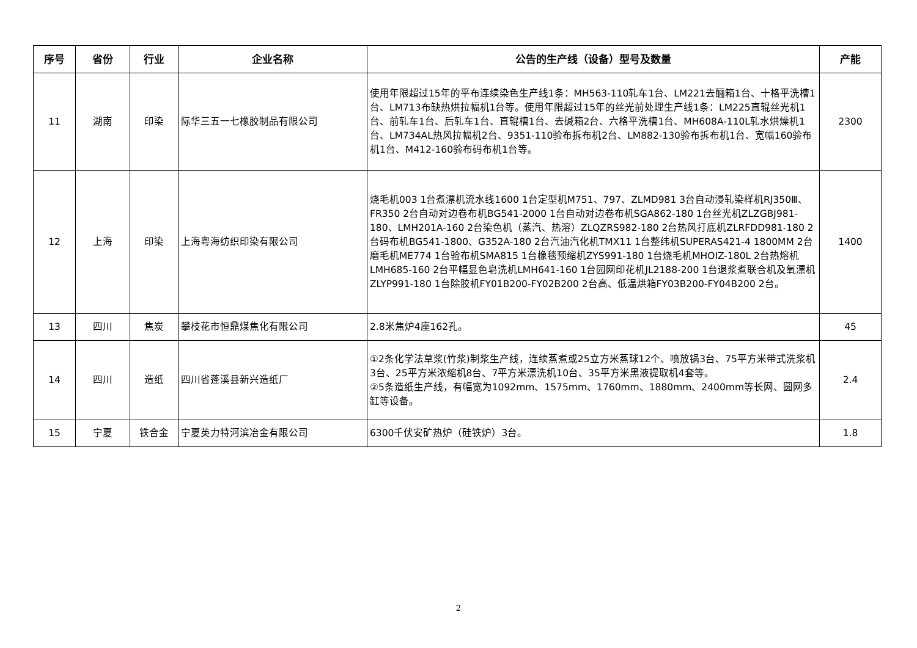| 序号 | 省份 | 行业 | 企业名称 | 公告的生产线（设备）型号及数量 | 产能 |
| --- | --- | --- | --- | --- | --- |
| 11 | 湖南 | 印染 | 际华三五一七橡胶制品有限公司 | 使用年限超过15年的平布连续染色生产线1条：MH563-110轧车1台、LM221去酾箱1台、十格平洗槽1台、LM713布缺热烘拉幅机1台等。使用年限超过15年的丝光前处理生产线1条：LM225直辊丝光机1台、前轧车1台、后轧车1台、直辊槽1台、去碱箱2台、六格平洗槽1台、MH608A-110L轧水烘燥机1台、LM734AL热风拉幅机2台、9351-110验布拆布机2台、LM882-130验布拆布机1台、宽幅160验布机1台、M412-160验布码布机1台等。 | 2300 |
| 12 | 上海 | 印染 | 上海粤海纺织印染有限公司 | 烧毛机003 1台煮漂机流水线1600 1台定型机M751、797、ZLMD981 3台自动浸轧染样机RJ350Ⅲ、FR350 2台自动对边卷布机BG541-2000 1台自动对边卷布机SGA862-180 1台丝光机ZLZGBJ981-180、LMH201A-160 2台染色机（蒸汽、热溶）ZLQZRS982-180 2台热风打底机ZLRFDD981-180 2台码布机BG541-1800、G352A-180 2台汽油汽化机TMX11 1台整纬机SUPERAS421-4 1800MM 2台磨毛机ME774 1台验布机SMA815 1台橡毯预缩机ZYS991-180 1台烧毛机MHOIZ-180L 2台热熔机LMH685-160 2台平幅显色皂洗机LMH641-160 1台园网印花机JL2188-200 1台退浆煮联合机及氧漂机ZLYP991-180 1台除胶机FY01B200-FY02B200 2台高、低温烘箱FY03B200-FY04B200 2台。 | 1400 |
| 13 | 四川 | 焦炭 | 攀枝花市恒鼎煤焦化有限公司 | 2.8米焦炉4座162孔。 | 45 |
| 14 | 四川 | 造纸 | 四川省蓬溪县新兴造纸厂 | ①2条化学法草浆(竹浆)制浆生产线，连续蒸煮或25立方米蒸球12个、喷放锅3台、75平方米带式洗浆机3台、25平方米浓缩机8台、7平方米漂洗机10台、35平方米黑液提取机4套等。 ②5条造纸生产线，有幅宽为1092mm、1575mm、1760mm、1880mm、2400mm等长网、圆网多缸等设备。 | 2.4 |
| 15 | 宁夏 | 铁合金 | 宁夏英力特河滨冶金有限公司 | 6300千伏安矿热炉（硅铁炉）3台。 | 1.8 |
2